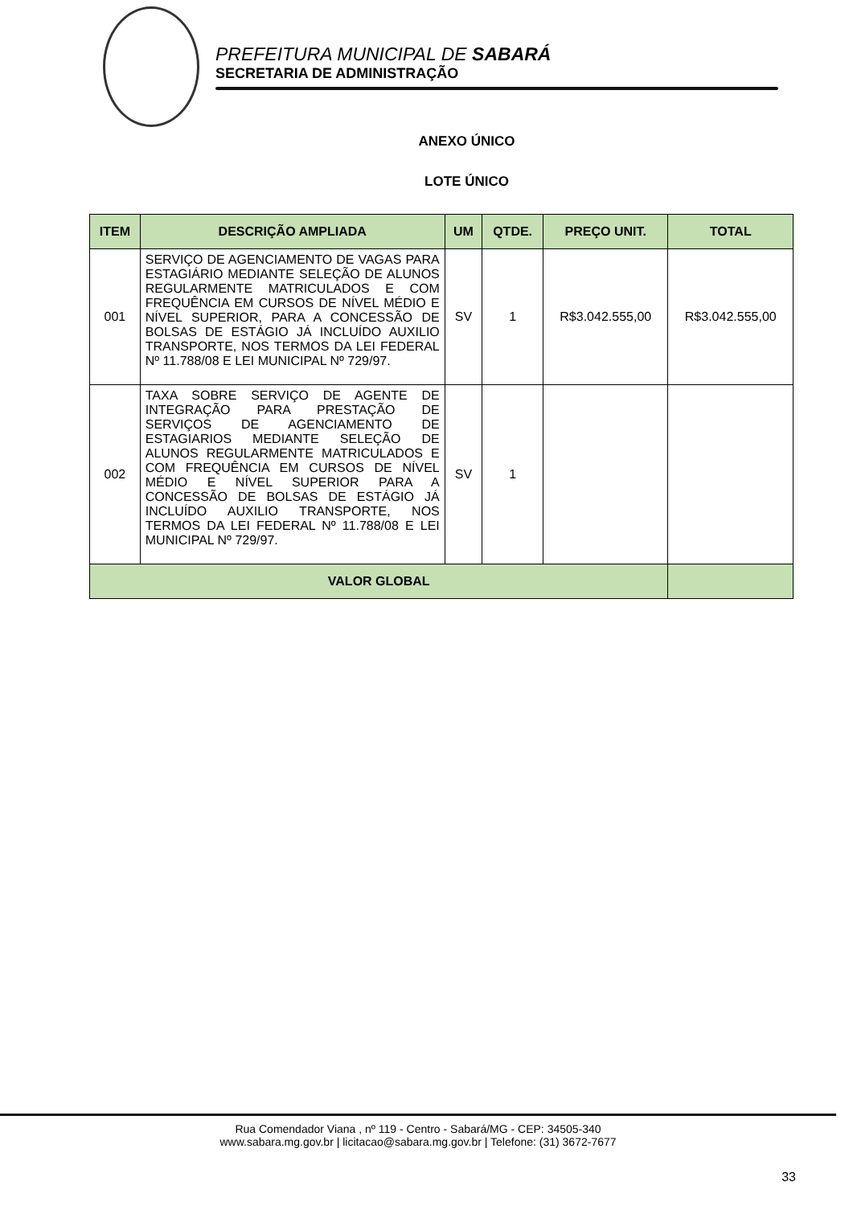PREFEITURA MUNICIPAL DE SABARÁ
SECRETARIA DE ADMINISTRAÇÃO
ANEXO ÚNICO
LOTE ÚNICO
| ITEM | DESCRIÇÃO AMPLIADA | UM | QTDE. | PREÇO UNIT. | TOTAL |
| --- | --- | --- | --- | --- | --- |
| 001 | SERVIÇO DE AGENCIAMENTO DE VAGAS PARA ESTAGIÁRIO MEDIANTE SELEÇÃO DE ALUNOS REGULARMENTE MATRICULADOS E COM FREQUÊNCIA EM CURSOS DE NÍVEL MÉDIO E NÍVEL SUPERIOR, PARA A CONCESSÃO DE BOLSAS DE ESTÁGIO JÁ INCLUÍDO AUXILIO TRANSPORTE, NOS TERMOS DA LEI FEDERAL Nº 11.788/08 E LEI MUNICIPAL Nº 729/97. | SV | 1 | R$3.042.555,00 | R$3.042.555,00 |
| 002 | TAXA SOBRE SERVIÇO DE AGENTE DE INTEGRAÇÃO PARA PRESTAÇÃO DE SERVIÇOS DE AGENCIAMENTO DE ESTAGIARIOS MEDIANTE SELEÇÃO DE ALUNOS REGULARMENTE MATRICULADOS E COM FREQUÊNCIA EM CURSOS DE NÍVEL MÉDIO E NÍVEL SUPERIOR PARA A CONCESSÃO DE BOLSAS DE ESTÁGIO JÁ INCLUÍDO AUXILIO TRANSPORTE, NOS TERMOS DA LEI FEDERAL Nº 11.788/08 E LEI MUNICIPAL Nº 729/97. | SV | 1 | | |
| VALOR GLOBAL | | | | | |
Rua Comendador Viana , nº 119 - Centro - Sabará/MG - CEP: 34505-340
www.sabara.mg.gov.br | licitacao@sabara.mg.gov.br | Telefone: (31) 3672-7677
33